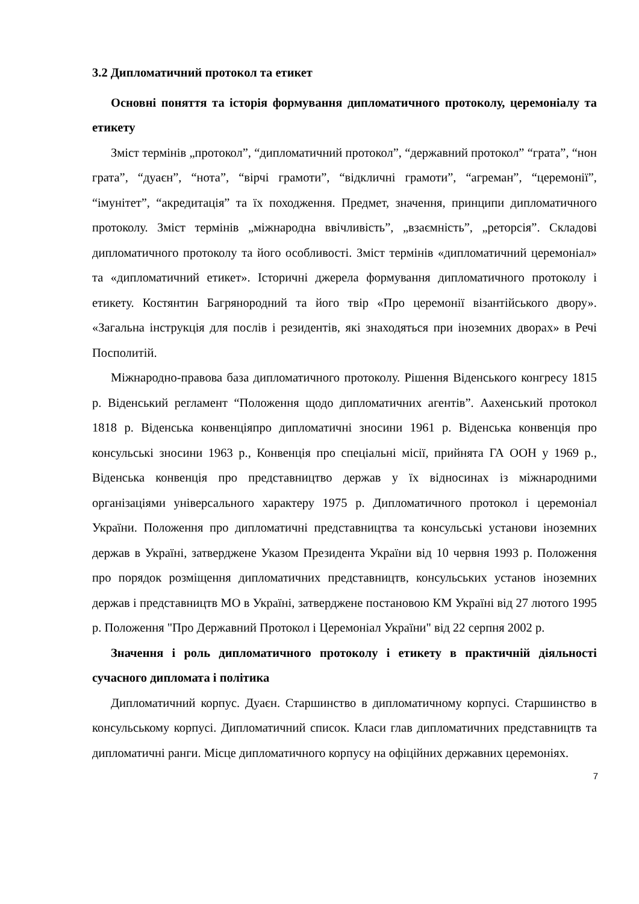3.2 Дипломатичний протокол та етикет
Основні поняття та історія формування дипломатичного протоколу, церемоніалу та етикету
Зміст термінів „протокол”, “дипломатичний протокол”, “державний протокол” “грата”, “нон грата”, “дуаєн”, “нота”, “вірчі грамоти”, “відкличні грамоти”, “агреман”, “церемонії”, “імунітет”, “акредитація” та їх походження. Предмет, значення, принципи дипломатичного протоколу. Зміст термінів „міжнародна ввічливість”, „взаємність”, „реторсія”. Складові дипломатичного протоколу та його особливості. Зміст термінів «дипломатичний церемоніал» та «дипломатичний етикет». Історичні джерела формування дипломатичного протоколу і етикету. Костянтин Багрянородний та його твір «Про церемонії візантійського двору». «Загальна інструкція для послів і резидентів, які знаходяться при іноземних дворах» в Речі Посполитій.
Міжнародно-правова база дипломатичного протоколу. Рішення Віденського конгресу 1815 р. Віденський регламент “Положення щодо дипломатичних агентів”. Аахенський протокол 1818 р. Віденська конвенціяпро дипломатичні зносини 1961 р. Віденська конвенція про консульські зносини 1963 р., Конвенція про спеціальні місії, прийнята ГА ООН у 1969 р., Віденська конвенція про представництво держав у їх відносинах із міжнародними організаціями універсального характеру 1975 р. Дипломатичного протокол і церемоніал України. Положення про дипломатичні представництва та консульські установи іноземних держав в Україні, затверджене Указом Президента України від 10 червня 1993 р. Положення про порядок розміщення дипломатичних представництв, консульських установ іноземних держав і представництв МО в Україні, затверджене постановою КМ Україні від 27 лютого 1995 р. Положення "Про Державний Протокол і Церемоніал України" від 22 серпня 2002 р.
Значення і роль дипломатичного протоколу і етикету в практичній діяльності сучасного дипломата і політика
Дипломатичний корпус. Дуаєн. Старшинство в дипломатичному корпусі. Старшинство в консульському корпусі. Дипломатичний список. Класи глав дипломатичних представництв та дипломатичні ранги. Місце дипломатичного корпусу на офіційних державних церемоніях.
7